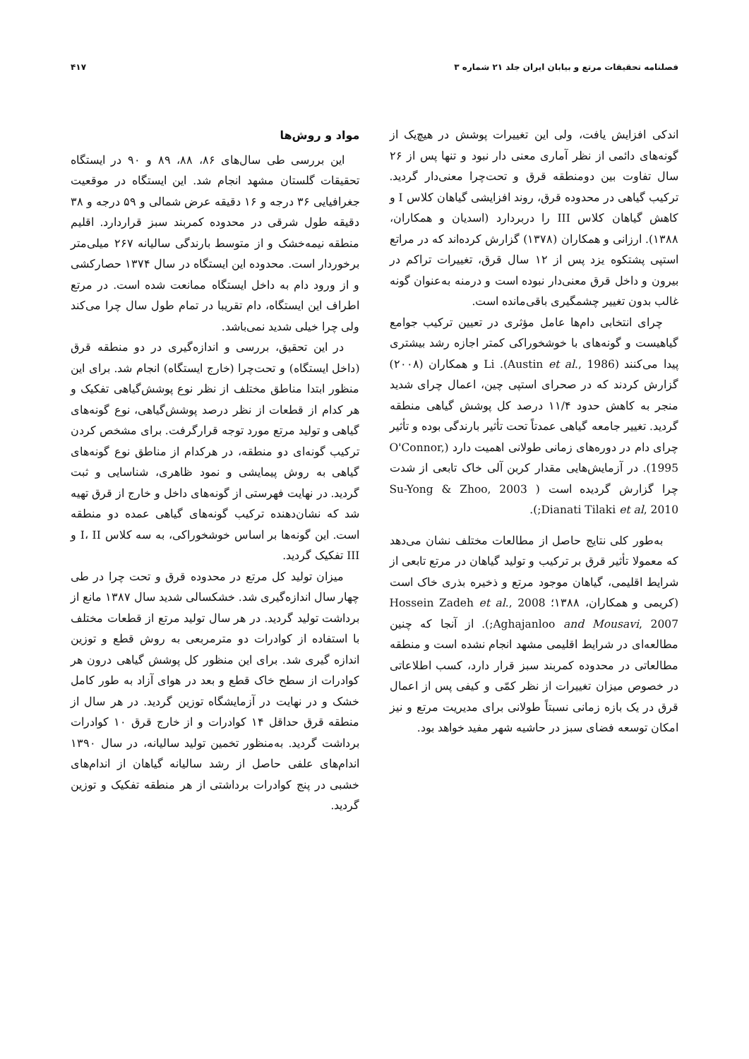فصلنامه تحقیقات مرتع و بیابان ایران جلد ۲۱ شماره ۳ ۴۱۷
اندکی افزایش یافت، ولی این تغییرات پوشش در هیچ‌یک از گونه‌های دائمی از نظر آماری معنی دار نبود و تنها پس از ۲۶ سال تفاوت بین دومنطقه قرق و تحت‌چرا معنی‌دار گردید. ترکیب گیاهی در محدوده قرق، روند افزایشی گیاهان کلاس I و کاهش گیاهان کلاس III را دربردارد (اسدیان و همکاران، ۱۳۸۸). ارزانی و همکاران (۱۳۷۸) گزارش کرده‌اند که در مراتع استپی پشتکوه یزد پس از ۱۲ سال قرق، تغییرات تراکم در بیرون و داخل قرق معنی‌دار نبوده است و درمنه به‌عنوان گونه غالب بدون تغییر چشمگیری باقی‌مانده است.
چرای انتخابی دام‌ها عامل مؤثری در تعیین ترکیب جوامع گیاهیست و گونه‌های با خوشخوراکی کمتر اجازه رشد بیشتری پیدا می‌کنند (Austin et al., 1986). Li و همکاران (۲۰۰۸) گزارش کردند که در صحرای استپی چین، اعمال چرای شدید منجر به کاهش حدود ۱۱/۴ درصد کل پوشش گیاهی منطقه گردید. تغییر جامعه گیاهی عمدتاً تحت تأثیر بارندگی بوده و تأثیر چرای دام در دوره‌های زمانی طولانی اهمیت دارد (O'Connor, 1995). در آزمایش‌هایی مقدار کربن آلی خاک تابعی از شدت چرا گزارش گردیده است ( Su-Yong & Zhoo, 2003 ;Dianati Tilaki et al, 2010).
به‌طور کلی نتایج حاصل از مطالعات مختلف نشان می‌دهد که معمولا تأثیر قرق بر ترکیب و تولید گیاهان در مرتع تابعی از شرایط اقلیمی، گیاهان موجود مرتع و ذخیره بذری خاک است (کریمی و همکاران، ۱۳۸۸؛ Hossein Zadeh et al., 2008 ;Aghajanloo and Mousavi, 2007). از آنجا که چنین مطالعه‌ای در شرایط اقلیمی مشهد انجام نشده است و منطقه مطالعاتی در محدوده کمربند سبز قرار دارد، کسب اطلاعاتی در خصوص میزان تغییرات از نظر کمّی و کیفی پس از اعمال قرق در یک بازه زمانی نسبتاً طولانی برای مدیریت مرتع و نیز امکان توسعه فضای سبز در حاشیه شهر مفید خواهد بود.
مواد و روش‌ها
این بررسی طی سال‌های ۸۶، ۸۸، ۸۹ و ۹۰ در ایستگاه تحقیقات گلستان مشهد انجام شد. این ایستگاه در موقعیت جغرافیایی ۳۶ درجه و ۱۶ دقیقه عرض شمالی و ۵۹ درجه و ۳۸ دقیقه طول شرقی در محدوده کمربند سبز قراردارد. اقلیم منطقه نیمه‌خشک و از متوسط بارندگی سالیانه ۲۶۷ میلی‌متر برخوردار است. محدوده این ایستگاه در سال ۱۳۷۴ حصارکشی و از ورود دام به داخل ایستگاه ممانعت شده است. در مرتع اطراف این ایستگاه، دام تقریبا در تمام طول سال چرا می‌کند ولی چرا خیلی شدید نمی‌باشد.
در این تحقیق، بررسی و اندازه‌گیری در دو منطقه قرق (داخل ایستگاه) و تحت‌چرا (خارج ایستگاه) انجام شد. برای این منظور ابتدا مناطق مختلف از نظر نوع پوشش‌گیاهی تفکیک و هر کدام از قطعات از نظر درصد پوشش‌گیاهی، نوع گونه‌های گیاهی و تولید مرتع مورد توجه قرارگرفت. برای مشخص کردن ترکیب گونه‌ای دو منطقه، در هرکدام از مناطق نوع گونه‌های گیاهی به روش پیمایشی و نمود ظاهری، شناسایی و ثبت گردید. در نهایت فهرستی از گونه‌های داخل و خارج از قرق تهیه شد که نشان‌دهنده ترکیب گونه‌های گیاهی عمده دو منطقه است. این گونه‌ها بر اساس خوشخوراکی، به سه کلاس I، II و III تفکیک گردید.
میزان تولید کل مرتع در محدوده قرق و تحت چرا در طی چهار سال اندازه‌گیری شد. خشکسالی شدید سال ۱۳۸۷ مانع از برداشت تولید گردید. در هر سال تولید مرتع از قطعات مختلف با استفاده از کوادرات دو مترمربعی به روش قطع و توزین اندازه گیری شد. برای این منظور کل پوشش گیاهی درون هر کوادرات از سطح خاک قطع و بعد در هوای آزاد به طور کامل خشک و در نهایت در آزمایشگاه توزین گردید. در هر سال از منطقه قرق حداقل ۱۴ کوادرات و از خارج قرق ۱۰ کوادرات برداشت گردید. به‌منظور تخمین تولید سالیانه، در سال ۱۳۹۰ اندام‌های علفی حاصل از رشد سالیانه گیاهان از اندام‌های خشبی در پنج کوادرات برداشتی از هر منطقه تفکیک و توزین گردید.